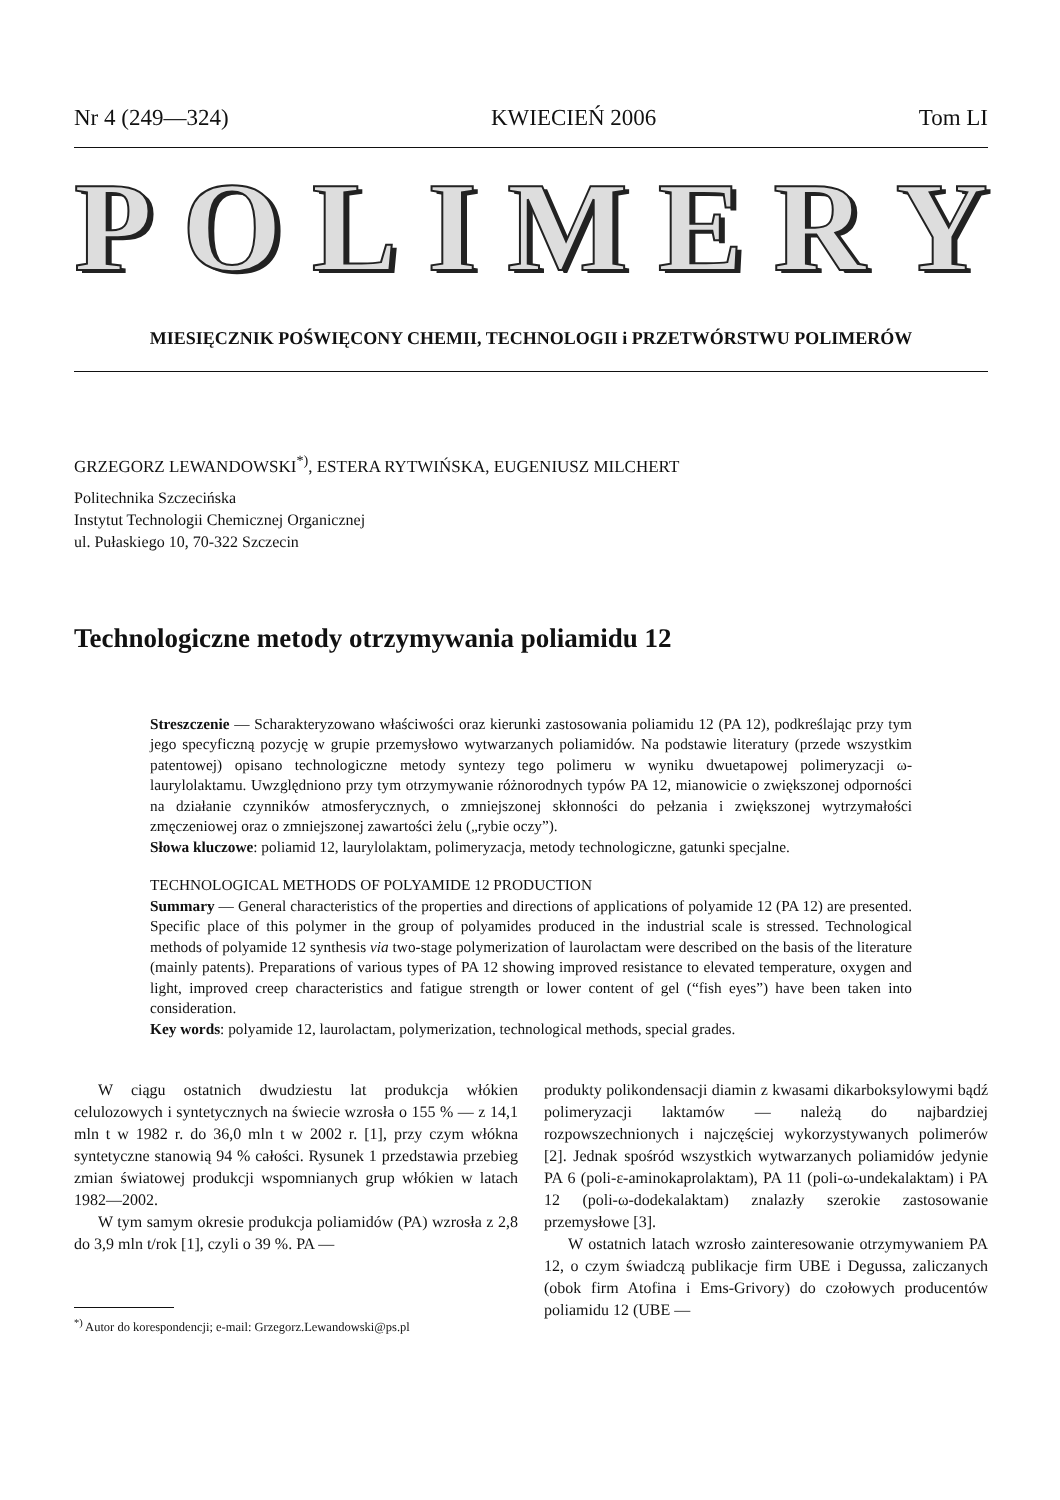Nr 4 (249—324) KWIECIEŃ 2006 Tom LI
POLIMERY
MIESIĘCZNIK POŚWIĘCONY CHEMII, TECHNOLOGII i PRZETWÓRSTWU POLIMERÓW
GRZEGORZ LEWANDOWSKI<sup>*)</sup>, ESTERA RYTWIŃSKA, EUGENIUSZ MILCHERT
Politechnika Szczecińska
Instytut Technologii Chemicznej Organicznej
ul. Pułaskiego 10, 70-322 Szczecin
Technologiczne metody otrzymywania poliamidu 12
Streszczenie — Scharakteryzowano właściwości oraz kierunki zastosowania poliamidu 12 (PA 12), podkreślając przy tym jego specyficzną pozycję w grupie przemysłowo wytwarzanych poliamidów. Na podstawie literatury (przede wszystkim patentowej) opisano technologiczne metody syntezy tego polimeru w wyniku dwuetapowej polimeryzacji ω-laurylolaktamu. Uwzględniono przy tym otrzymywanie różnorodnych typów PA 12, mianowicie o zwiększonej odporności na działanie czynników atmosferycznych, o zmniejszonej skłonności do pełzania i zwiększonej wytrzymałości zmęczeniowej oraz o zmniejszonej zawartości żelu („rybie oczy”).
Słowa kluczowe: poliamid 12, laurylolaktam, polimeryzacja, metody technologiczne, gatunki specjalne.
TECHNOLOGICAL METHODS OF POLYAMIDE 12 PRODUCTION
Summary — General characteristics of the properties and directions of applications of polyamide 12 (PA 12) are presented. Specific place of this polymer in the group of polyamides produced in the industrial scale is stressed. Technological methods of polyamide 12 synthesis via two-stage polymerization of laurolactam were described on the basis of the literature (mainly patents). Preparations of various types of PA 12 showing improved resistance to elevated temperature, oxygen and light, improved creep characteristics and fatigue strength or lower content of gel (“fish eyes”) have been taken into consideration.
Key words: polyamide 12, laurolactam, polymerization, technological methods, special grades.
W ciągu ostatnich dwudziestu lat produkcja włókien celulozowych i syntetycznych na świecie wzrosła o 155 % — z 14,1 mln t w 1982 r. do 36,0 mln t w 2002 r. [1], przy czym włókna syntetyczne stanowią 94 % całości. Rysunek 1 przedstawia przebieg zmian światowej produkcji wspomnianych grup włókien w latach 1982—2002.
W tym samym okresie produkcja poliamidów (PA) wzrosła z 2,8 do 3,9 mln t/rok [1], czyli o 39 %. PA —
<sup>*)</sup> Autor do korespondencji; e-mail: Grzegorz.Lewandowski@ps.pl
produkty polikondensacji diamin z kwasami dikarboksylowymi bądź polimeryzacji laktamów — należą do najbardziej rozpowszechnionych i najczęściej wykorzystywanych polimerów [2]. Jednak spośród wszystkich wytwarzanych poliamidów jedynie PA 6 (poli-ε-aminokaprolaktam), PA 11 (poli-ω-undekalaktam) i PA 12 (poli-ω-dodekalaktam) znalazły szerokie zastosowanie przemysłowe [3].
W ostatnich latach wzrosło zainteresowanie otrzymywaniem PA 12, o czym świadczą publikacje firm UBE i Degussa, zaliczanych (obok firm Atofina i Ems-Grivory) do czołowych producentów poliamidu 12 (UBE —